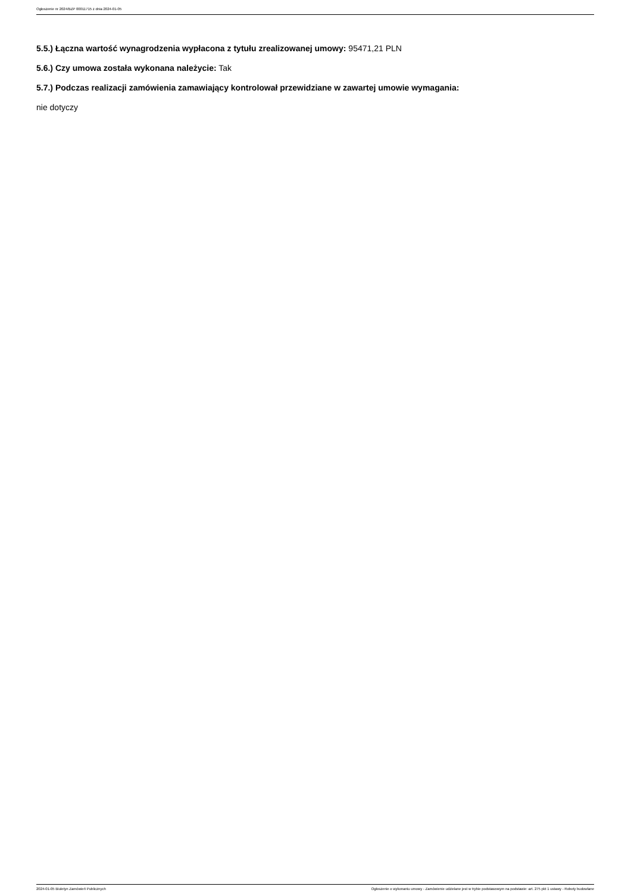Ogłoszenie nr 2024/BZP 00011715 z dnia 2024-01-05
5.5.) Łączna wartość wynagrodzenia wypłacona z tytułu zrealizowanej umowy: 95471,21 PLN
5.6.) Czy umowa została wykonana należycie: Tak
5.7.) Podczas realizacji zamówienia zamawiający kontrolował przewidziane w zawartej umowie wymagania:
nie dotyczy
2024-01-05 Biuletyn Zamówień Publicznych Ogłoszenie o wykonaniu umowy - Zamówienie udzielane jest w trybie podstawowym na podstawie: art. 275 pkt 1 ustawy - Roboty budowlane